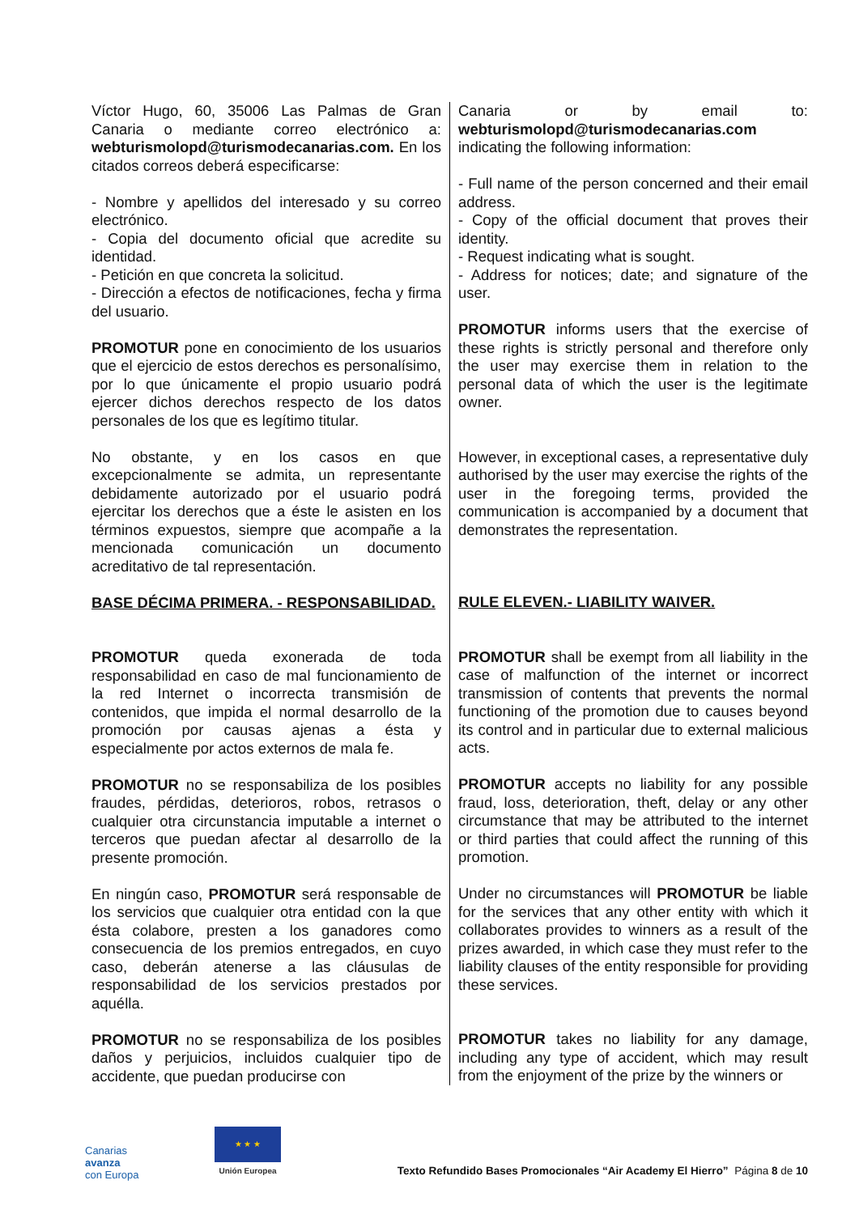Víctor Hugo, 60, 35006 Las Palmas de Gran Canaria o mediante correo electrónico a: webturismolopd@turismodecanarias.com. En los citados correos deberá especificarse:
- Nombre y apellidos del interesado y su correo electrónico.
- Copia del documento oficial que acredite su identidad.
- Petición en que concreta la solicitud.
- Dirección a efectos de notificaciones, fecha y firma del usuario.
PROMOTUR pone en conocimiento de los usuarios que el ejercicio de estos derechos es personalísimo, por lo que únicamente el propio usuario podrá ejercer dichos derechos respecto de los datos personales de los que es legítimo titular.
No obstante, y en los casos en que excepcionalmente se admita, un representante debidamente autorizado por el usuario podrá ejercitar los derechos que a éste le asisten en los términos expuestos, siempre que acompañe a la mencionada comunicación un documento acreditativo de tal representación.
BASE DÉCIMA PRIMERA. - RESPONSABILIDAD.
PROMOTUR queda exonerada de toda responsabilidad en caso de mal funcionamiento de la red Internet o incorrecta transmisión de contenidos, que impida el normal desarrollo de la promoción por causas ajenas a ésta y especialmente por actos externos de mala fe.
PROMOTUR no se responsabiliza de los posibles fraudes, pérdidas, deterioros, robos, retrasos o cualquier otra circunstancia imputable a internet o terceros que puedan afectar al desarrollo de la presente promoción.
En ningún caso, PROMOTUR será responsable de los servicios que cualquier otra entidad con la que ésta colabore, presten a los ganadores como consecuencia de los premios entregados, en cuyo caso, deberán atenerse a las cláusulas de responsabilidad de los servicios prestados por aquélla.
PROMOTUR no se responsabiliza de los posibles daños y perjuicios, incluidos cualquier tipo de accidente, que puedan producirse con
Canaria or by email to: webturismolopd@turismodecanarias.com indicating the following information:
- Full name of the person concerned and their email address.
- Copy of the official document that proves their identity.
- Request indicating what is sought.
- Address for notices; date; and signature of the user.
PROMOTUR informs users that the exercise of these rights is strictly personal and therefore only the user may exercise them in relation to the personal data of which the user is the legitimate owner.
However, in exceptional cases, a representative duly authorised by the user may exercise the rights of the user in the foregoing terms, provided the communication is accompanied by a document that demonstrates the representation.
RULE ELEVEN.- LIABILITY WAIVER.
PROMOTUR shall be exempt from all liability in the case of malfunction of the internet or incorrect transmission of contents that prevents the normal functioning of the promotion due to causes beyond its control and in particular due to external malicious acts.
PROMOTUR accepts no liability for any possible fraud, loss, deterioration, theft, delay or any other circumstance that may be attributed to the internet or third parties that could affect the running of this promotion.
Under no circumstances will PROMOTUR be liable for the services that any other entity with which it collaborates provides to winners as a result of the prizes awarded, in which case they must refer to the liability clauses of the entity responsible for providing these services.
PROMOTUR takes no liability for any damage, including any type of accident, which may result from the enjoyment of the prize by the winners or
Canarias
avanza
con Europa
★ ★ ★
Unión Europea
Texto Refundido Bases Promocionales “Air Academy El Hierro” Página 8 de 10